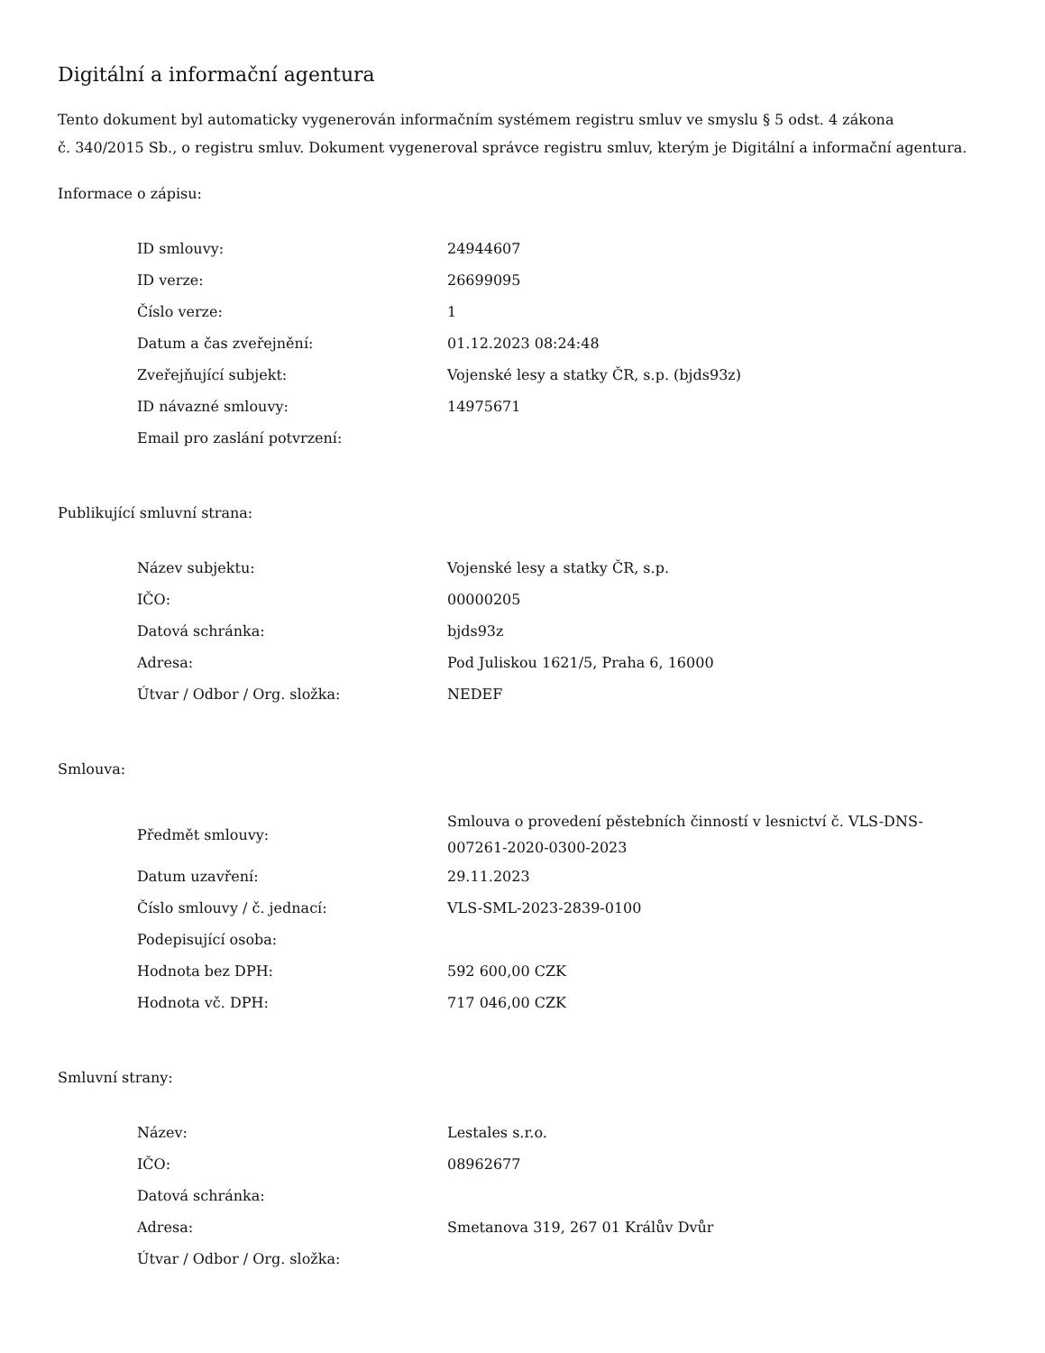Digitální a informační agentura
Tento dokument byl automaticky vygenerován informačním systémem registru smluv ve smyslu § 5 odst. 4 zákona
č. 340/2015 Sb., o registru smluv. Dokument vygeneroval správce registru smluv, kterým je Digitální a informační agentura.
Informace o zápisu:
| ID smlouvy: | 24944607 |
| ID verze: | 26699095 |
| Číslo verze: | 1 |
| Datum a čas zveřejnění: | 01.12.2023 08:24:48 |
| Zveřejňující subjekt: | Vojenské lesy a statky ČR, s.p. (bjds93z) |
| ID návazné smlouvy: | 14975671 |
| Email pro zaslání potvrzení: | |
Publikující smluvní strana:
| Název subjektu: | Vojenské lesy a statky ČR, s.p. |
| IČO: | 00000205 |
| Datová schránka: | bjds93z |
| Adresa: | Pod Juliskou 1621/5, Praha 6, 16000 |
| Útvar / Odbor / Org. složka: | NEDEF |
Smlouva:
| Předmět smlouvy: | Smlouva o provedení pěstebních činností v lesnictví č. VLS-DNS-007261-2020-0300-2023 |
| Datum uzavření: | 29.11.2023 |
| Číslo smlouvy / č. jednací: | VLS-SML-2023-2839-0100 |
| Podepisující osoba: | |
| Hodnota bez DPH: | 592 600,00 CZK |
| Hodnota vč. DPH: | 717 046,00 CZK |
Smluvní strany:
| Název: | Lestales s.r.o. |
| IČO: | 08962677 |
| Datová schránka: | |
| Adresa: | Smetanova 319, 267 01 Králův Dvůr |
| Útvar / Odbor / Org. složka: | |